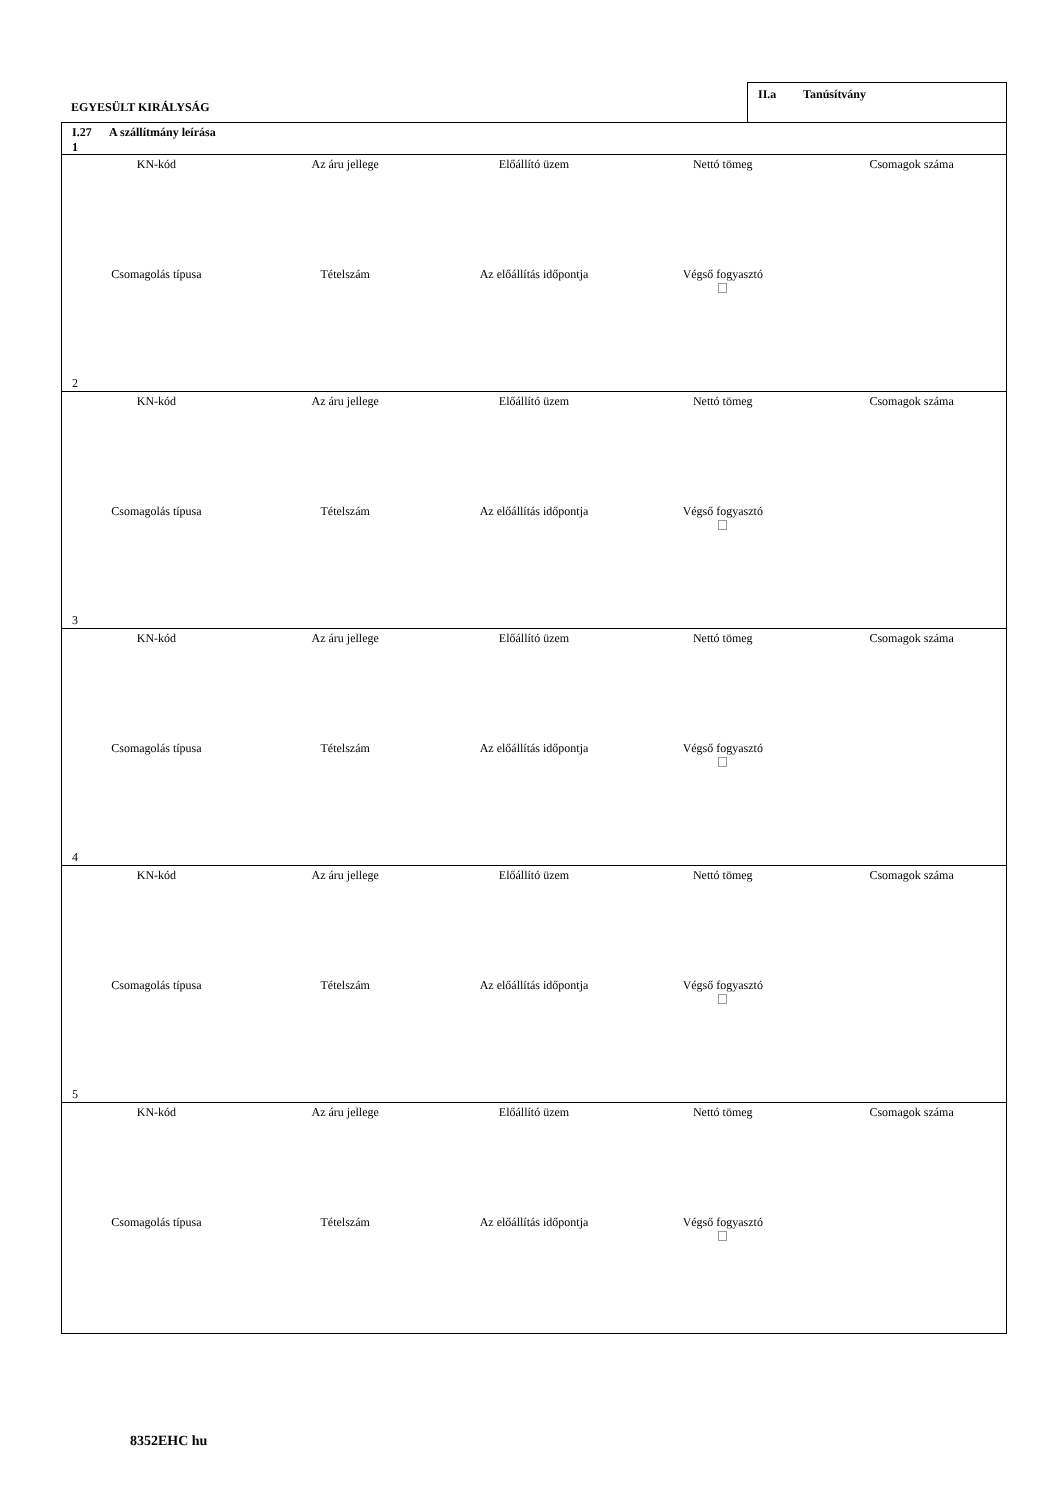EGYESÜLT KIRÁLYSÁG
II.a Tanúsítvány
I.27 A szállítmány leírása
1
| KN-kód | Az áru jellege | Előállító üzem | Nettó tömeg | Csomagok száma |
| Csomagolás típusa | Tételszám | Az előállítás időpontja | Végső fogyasztó | |
2
| KN-kód | Az áru jellege | Előállító üzem | Nettó tömeg | Csomagok száma |
| Csomagolás típusa | Tételszám | Az előállítás időpontja | Végső fogyasztó | |
3
| KN-kód | Az áru jellege | Előállító üzem | Nettó tömeg | Csomagok száma |
| Csomagolás típusa | Tételszám | Az előállítás időpontja | Végső fogyasztó | |
4
| KN-kód | Az áru jellege | Előállító üzem | Nettó tömeg | Csomagok száma |
| Csomagolás típusa | Tételszám | Az előállítás időpontja | Végső fogyasztó | |
5
| KN-kód | Az áru jellege | Előállító üzem | Nettó tömeg | Csomagok száma |
| Csomagolás típusa | Tételszám | Az előállítás időpontja | Végső fogyasztó | |
8352EHC hu